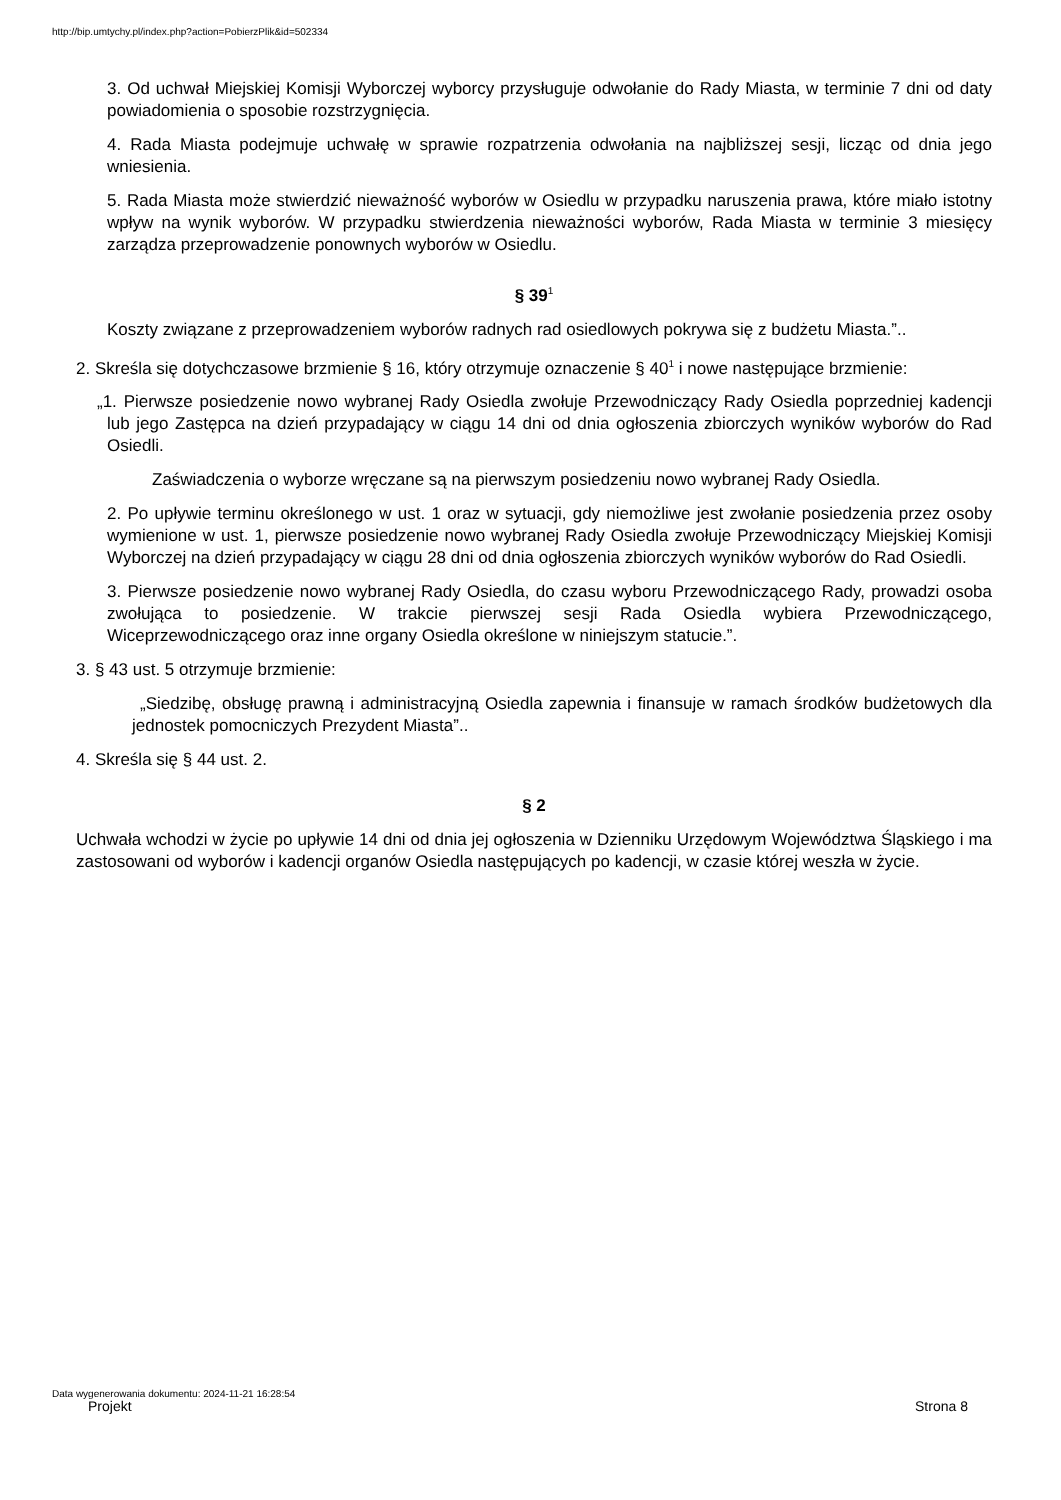http://bip.umtychy.pl/index.php?action=PobierzPlik&id=502334
3. Od uchwał Miejskiej Komisji Wyborczej wyborcy przysługuje odwołanie do Rady Miasta, w terminie 7 dni od daty powiadomienia o sposobie rozstrzygnięcia.
4. Rada Miasta podejmuje uchwałę w sprawie rozpatrzenia odwołania na najbliższej sesji, licząc od dnia jego wniesienia.
5. Rada Miasta może stwierdzić nieważność wyborów w Osiedlu w przypadku naruszenia prawa, które miało istotny wpływ na wynik wyborów. W przypadku stwierdzenia nieważności wyborów, Rada Miasta w terminie 3 miesięcy zarządza przeprowadzenie ponownych wyborów w Osiedlu.
§ 39<sup>1</sup>
Koszty związane z przeprowadzeniem wyborów radnych rad osiedlowych pokrywa się z budżetu Miasta.”..
2. Skreśla się dotychczasowe brzmienie § 16, który otrzymuje oznaczenie § 40<sup>1</sup> i nowe następujące brzmienie:
„1. Pierwsze posiedzenie nowo wybranej Rady Osiedla zwołuje Przewodniczący Rady Osiedla poprzedniej kadencji lub jego Zastępca na dzień przypadający w ciągu 14 dni od dnia ogłoszenia zbiorczych wyników wyborów do Rad Osiedli.
Zaświadczenia o wyborze wręczane są na pierwszym posiedzeniu nowo wybranej Rady Osiedla.
2. Po upływie terminu określonego w ust. 1 oraz w sytuacji, gdy niemożliwe jest zwołanie posiedzenia przez osoby wymienione w ust. 1, pierwsze posiedzenie nowo wybranej Rady Osiedla zwołuje Przewodniczący Miejskiej Komisji Wyborczej na dzień przypadający w ciągu 28 dni od dnia ogłoszenia zbiorczych wyników wyborów do Rad Osiedli.
3. Pierwsze posiedzenie nowo wybranej Rady Osiedla, do czasu wyboru Przewodniczącego Rady, prowadzi osoba zwołująca to posiedzenie. W trakcie pierwszej sesji Rada Osiedla wybiera Przewodniczącego, Wiceprzewodniczącego oraz inne organy Osiedla określone w niniejszym statucie.”.
3. § 43 ust. 5 otrzymuje brzmienie:
„Siedzibę, obsługę prawną i administracyjną Osiedla zapewnia i finansuje w ramach środków budżetowych dla jednostek pomocniczych Prezydent Miasta”..
4. Skreśla się § 44 ust. 2.
§ 2
Uchwała wchodzi w życie po upływie 14 dni od dnia jej ogłoszenia w Dzienniku Urzędowym Województwa Śląskiego i ma zastosowani od wyborów i kadencji organów Osiedla następujących po kadencji, w czasie której weszła w życie.
Data wygenerowania dokumentu: 2024-11-21 16:28:54
Projekt Strona 8